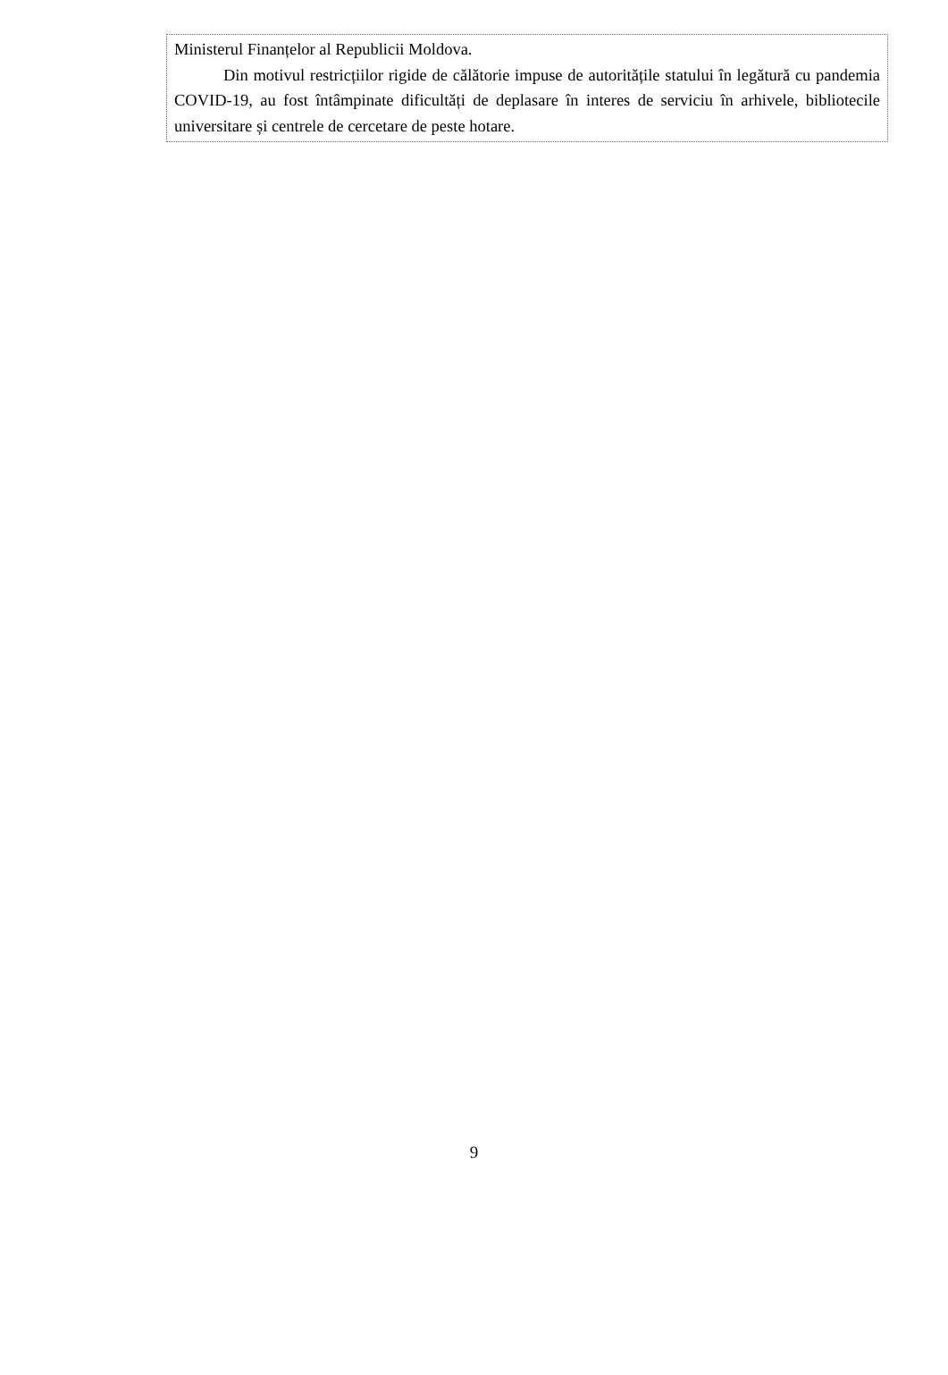Ministerul Finanțelor al Republicii Moldova.
Din motivul restricțiilor rigide de călătorie impuse de autoritățile statului în legătură cu pandemia COVID-19, au fost întâmpinate dificultăți de deplasare în interes de serviciu în arhivele, bibliotecile universitare și centrele de cercetare de peste hotare.
9